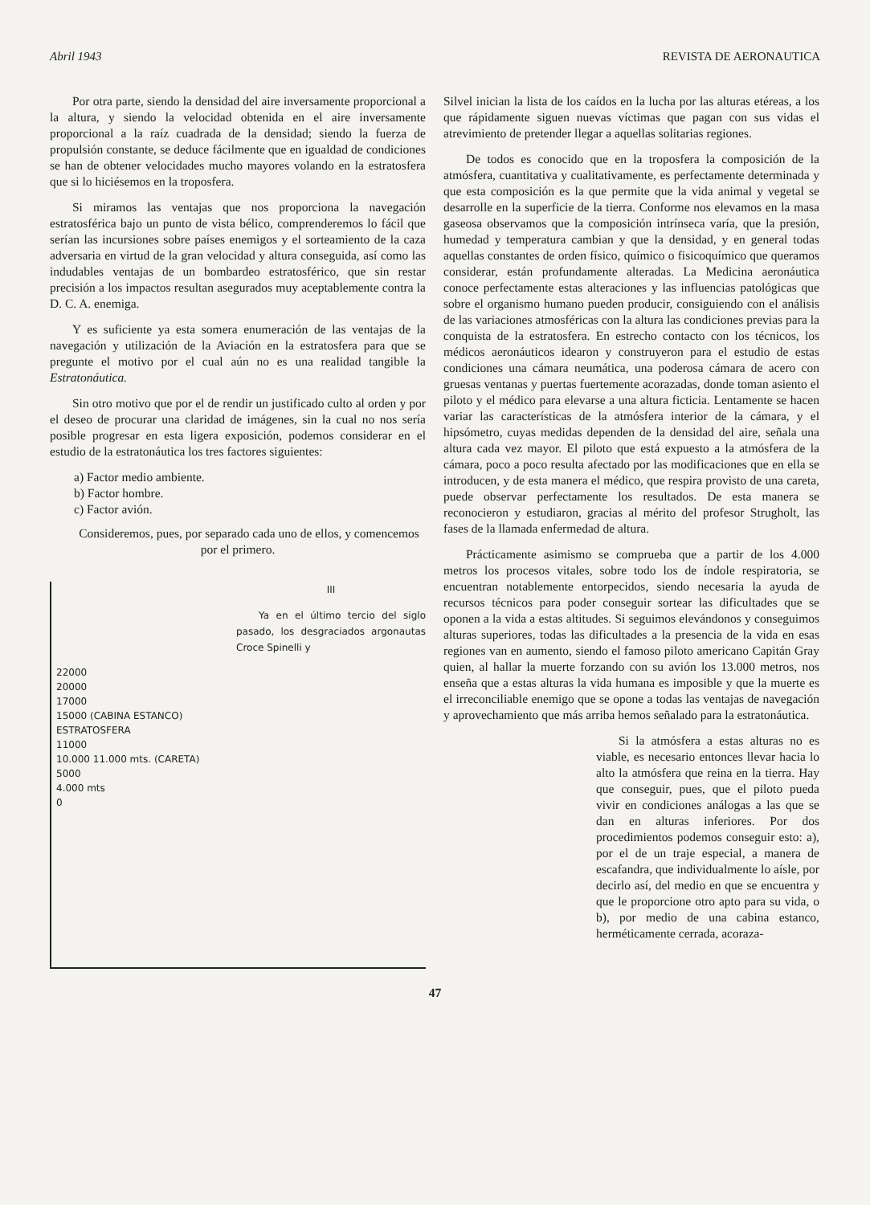Abril 1943 REVISTA DE AERONAUTICA
Por otra parte, siendo la densidad del aire inversamente proporcional a la altura, y siendo la velocidad obtenida en el aire inversamente proporcional a la raíz cuadrada de la densidad; siendo la fuerza de propulsión constante, se deduce fácilmente que en igualdad de condiciones se han de obtener velocidades mucho mayores volando en la estratosfera que si lo hiciésemos en la troposfera.
Si miramos las ventajas que nos proporciona la navegación estratosférica bajo un punto de vista bélico, comprenderemos lo fácil que serían las incursiones sobre países enemigos y el sorteamiento de la caza adversaria en virtud de la gran velocidad y altura conseguida, así como las indudables ventajas de un bombardeo estratosférico, que sin restar precisión a los impactos resultan asegurados muy aceptablemente contra la D. C. A. enemiga.
Y es suficiente ya esta somera enumeración de las ventajas de la navegación y utilización de la Aviación en la estratosfera para que se pregunte el motivo por el cual aún no es una realidad tangible la Estratonáutica.
Sin otro motivo que por el de rendir un justificado culto al orden y por el deseo de procurar una claridad de imágenes, sin la cual no nos sería posible progresar en esta ligera exposición, podemos considerar en el estudio de la estratonáutica los tres factores siguientes:
a) Factor medio ambiente.
b) Factor hombre.
c) Factor avión.
Consideremos, pues, por separado cada uno de ellos, y comencemos por el primero.
III
Ya en el último tercio del siglo pasado, los desgraciados argonautas Croce Spinelli y
22000
20000
17000
15000 (CABINA ESTANCO)
ESTRATOSFERA
11000
10.000 11.000 mts. (CARETA)
5000
4.000 mts
0
Silvel inician la lista de los caídos en la lucha por las alturas etéreas, a los que rápidamente siguen nuevas víctimas que pagan con sus vidas el atrevimiento de pretender llegar a aquellas solitarias regiones.
De todos es conocido que en la troposfera la composición de la atmósfera, cuantitativa y cualitativamente, es perfectamente determinada y que esta composición es la que permite que la vida animal y vegetal se desarrolle en la superficie de la tierra. Conforme nos elevamos en la masa gaseosa observamos que la composición intrínseca varía, que la presión, humedad y temperatura cambian y que la densidad, y en general todas aquellas constantes de orden físico, químico o fisicoquímico que queramos considerar, están profundamente alteradas. La Medicina aeronáutica conoce perfectamente estas alteraciones y las influencias patológicas que sobre el organismo humano pueden producir, consiguiendo con el análisis de las variaciones atmosféricas con la altura las condiciones previas para la conquista de la estratosfera. En estrecho contacto con los técnicos, los médicos aeronáuticos idearon y construyeron para el estudio de estas condiciones una cámara neumática, una poderosa cámara de acero con gruesas ventanas y puertas fuertemente acorazadas, donde toman asiento el piloto y el médico para elevarse a una altura ficticia. Lentamente se hacen variar las características de la atmósfera interior de la cámara, y el hipsómetro, cuyas medidas dependen de la densidad del aire, señala una altura cada vez mayor. El piloto que está expuesto a la atmósfera de la cámara, poco a poco resulta afectado por las modificaciones que en ella se introducen, y de esta manera el médico, que respira provisto de una careta, puede observar perfectamente los resultados. De esta manera se reconocieron y estudiaron, gracias al mérito del profesor Strugholt, las fases de la llamada enfermedad de altura.
Prácticamente asimismo se comprueba que a partir de los 4.000 metros los procesos vitales, sobre todo los de índole respiratoria, se encuentran notablemente entorpecidos, siendo necesaria la ayuda de recursos técnicos para poder conseguir sortear las dificultades que se oponen a la vida a estas altitudes. Si seguimos elevándonos y conseguimos alturas superiores, todas las dificultades a la presencia de la vida en esas regiones van en aumento, siendo el famoso piloto americano Capitán Gray quien, al hallar la muerte forzando con su avión los 13.000 metros, nos enseña que a estas alturas la vida humana es imposible y que la muerte es el irreconciliable enemigo que se opone a todas las ventajas de navegación y aprovechamiento que más arriba hemos señalado para la estratonáutica.
Si la atmósfera a estas alturas no es viable, es necesario entonces llevar hacia lo alto la atmósfera que reina en la tierra. Hay que conseguir, pues, que el piloto pueda vivir en condiciones análogas a las que se dan en alturas inferiores. Por dos procedimientos podemos conseguir esto: a), por el de un traje especial, a manera de escafandra, que individualmente lo aísle, por decirlo así, del medio en que se encuentra y que le proporcione otro apto para su vida, o b), por medio de una cabina estanco, herméticamente cerrada, acoraza-
47